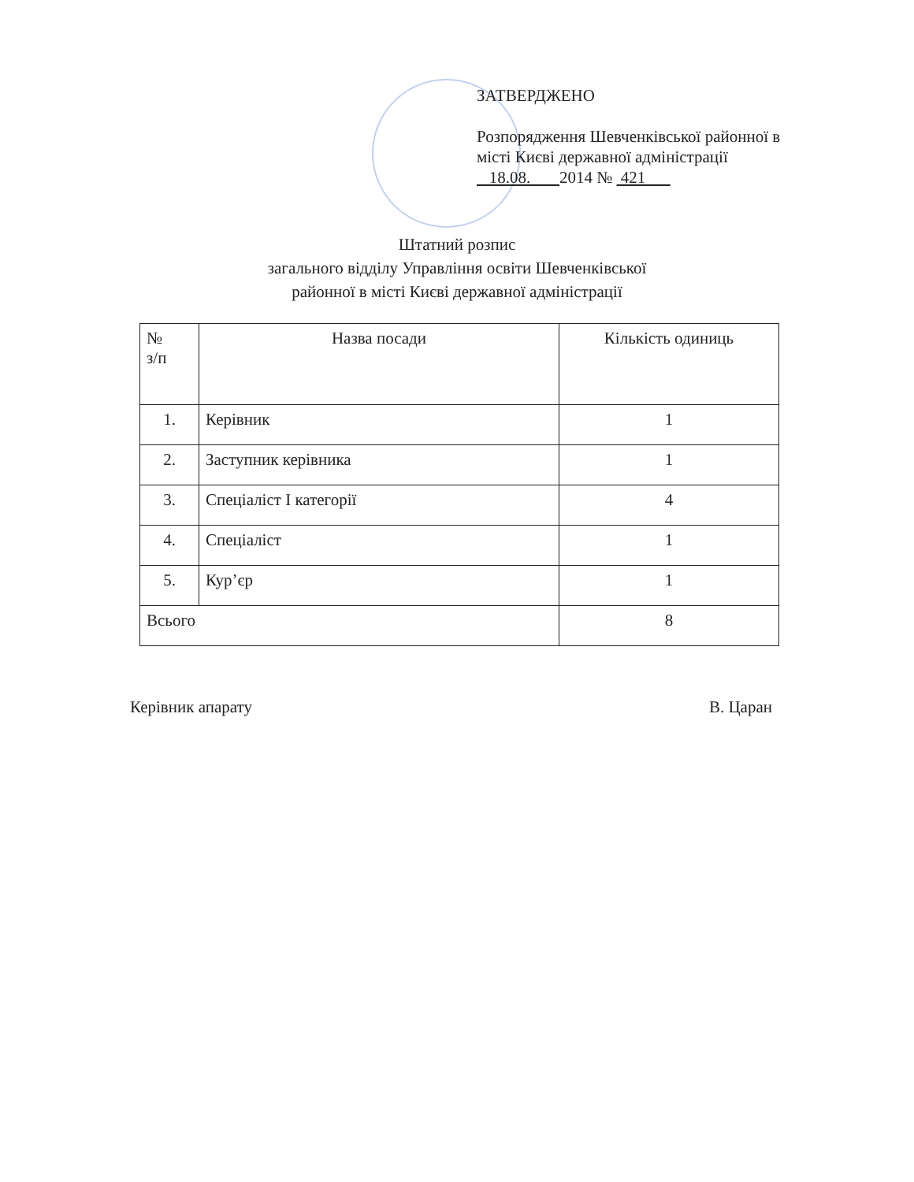ЗАТВЕРДЖЕНО
Розпорядження Шевченківської районної в місті Києві державної адміністрації
18.08. 2014 № 421
Штатний розпис
загального відділу Управління освіти Шевченківської
районної в місті Києві державної адміністрації
| № з/п | Назва посади | Кількість одиниць |
| --- | --- | --- |
| 1. | Керівник | 1 |
| 2. | Заступник керівника | 1 |
| 3. | Спеціаліст І категорії | 4 |
| 4. | Спеціаліст | 1 |
| 5. | Кур’єр | 1 |
| Всього | | 8 |
Керівник апарату В. Царан